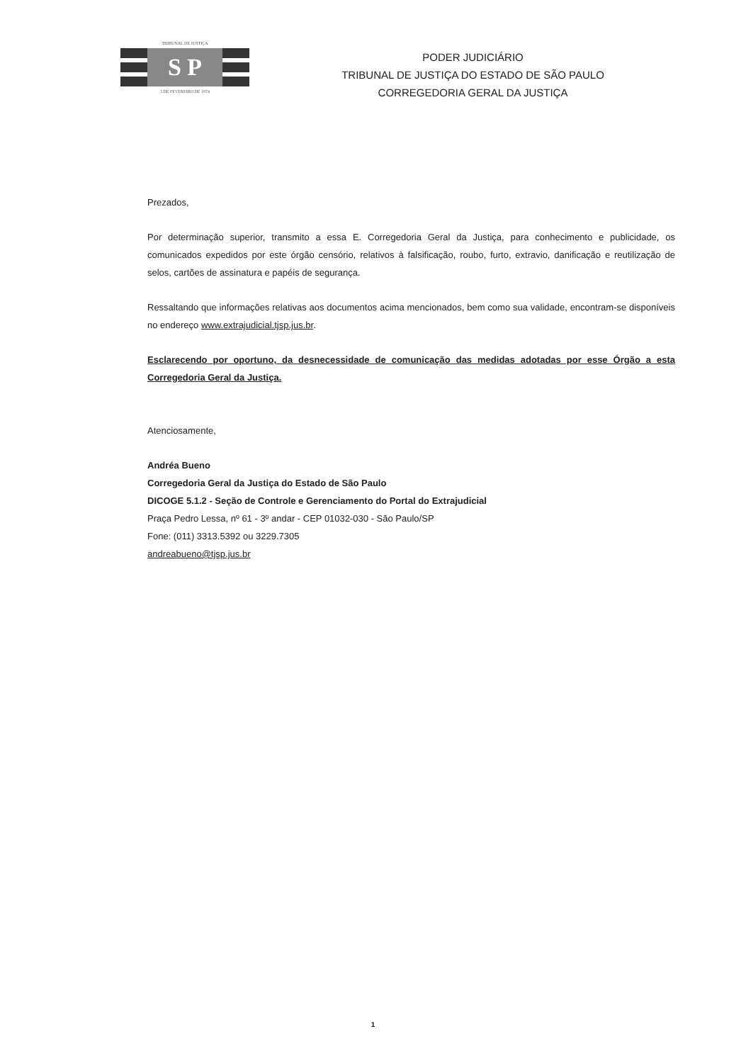TRIBUNAL DE JUSTIÇA
S P
3 DE FEVEREIRO DE 1874
PODER JUDICIÁRIO
TRIBUNAL DE JUSTIÇA DO ESTADO DE SÃO PAULO
CORREGEDORIA GERAL DA JUSTIÇA
Prezados,
Por determinação superior, transmito a essa E. Corregedoria Geral da Justiça, para conhecimento e publicidade, os comunicados expedidos por este órgão censório, relativos à falsificação, roubo, furto, extravio, danificação e reutilização de selos, cartões de assinatura e papéis de segurança.
Ressaltando que informações relativas aos documentos acima mencionados, bem como sua validade, encontram-se disponíveis no endereço www.extrajudicial.tjsp.jus.br.
Esclarecendo por oportuno, da desnecessidade de comunicação das medidas adotadas por esse Órgão a esta Corregedoria Geral da Justiça.
Atenciosamente,
Andréa Bueno
Corregedoria Geral da Justiça do Estado de São Paulo
DICOGE 5.1.2 - Seção de Controle e Gerenciamento do Portal do Extrajudicial
Praça Pedro Lessa, nº 61 - 3º andar - CEP 01032-030 - São Paulo/SP
Fone: (011) 3313.5392 ou 3229.7305
andreabueno@tjsp.jus.br
1